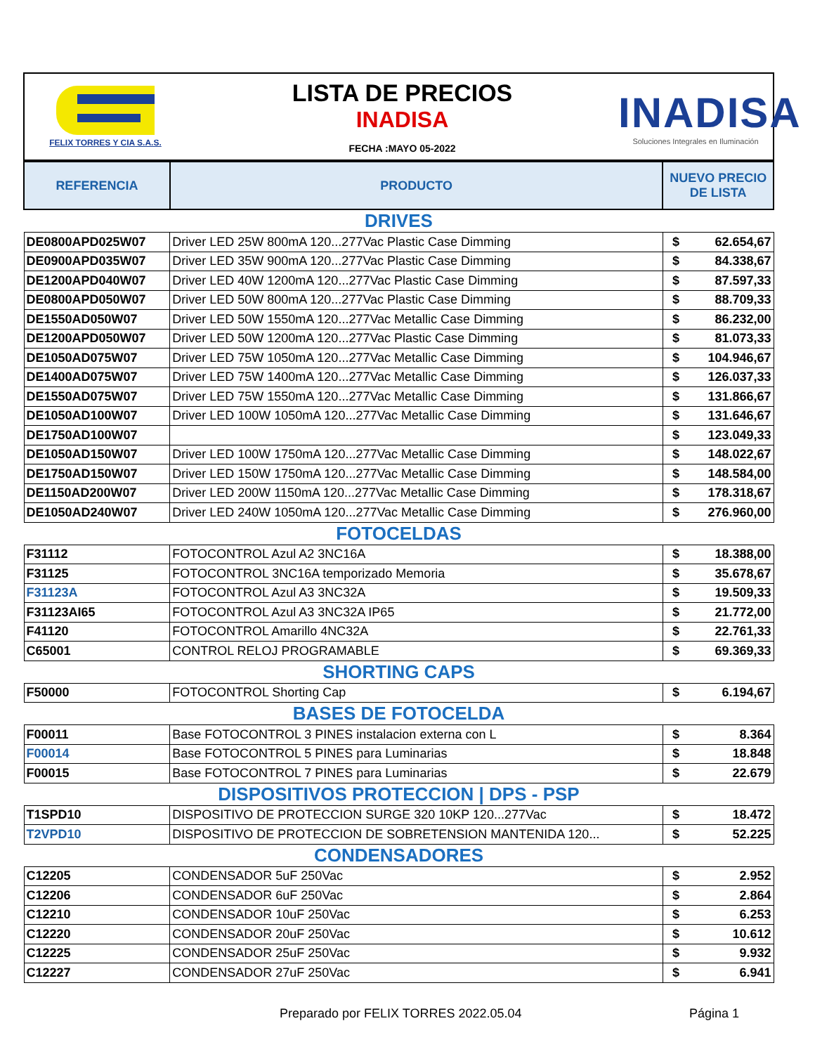FELIX TORRES Y CIA S.A.S.
LISTA DE PRECIOS
INADISA
FECHA :MAYO 05-2022
INADISA
Soluciones Integrales en Iluminación
| REFERENCIA | PRODUCTO | NUEVO PRECIO DE LISTA |
| --- | --- | --- |
| DRIVES | | |
| DE0800APD025W07 | Driver LED 25W 800mA 120...277Vac Plastic Case Dimming | $ 62.654,67 |
| DE0900APD035W07 | Driver LED 35W 900mA 120...277Vac Plastic Case Dimming | $ 84.338,67 |
| DE1200APD040W07 | Driver LED 40W 1200mA 120...277Vac Plastic Case Dimming | $ 87.597,33 |
| DE0800APD050W07 | Driver LED 50W 800mA 120...277Vac Plastic Case Dimming | $ 88.709,33 |
| DE1550AD050W07 | Driver LED 50W 1550mA 120...277Vac Metallic Case Dimming | $ 86.232,00 |
| DE1200APD050W07 | Driver LED 50W 1200mA 120...277Vac Plastic Case Dimming | $ 81.073,33 |
| DE1050AD075W07 | Driver LED 75W 1050mA 120...277Vac Metallic Case Dimming | $ 104.946,67 |
| DE1400AD075W07 | Driver LED 75W 1400mA 120...277Vac Metallic Case Dimming | $ 126.037,33 |
| DE1550AD075W07 | Driver LED 75W 1550mA 120...277Vac Metallic Case Dimming | $ 131.866,67 |
| DE1050AD100W07 | Driver LED 100W 1050mA 120...277Vac Metallic Case Dimming | $ 131.646,67 |
| DE1750AD100W07 | | $ 123.049,33 |
| DE1050AD150W07 | Driver LED 100W 1750mA 120...277Vac Metallic Case Dimming | $ 148.022,67 |
| DE1750AD150W07 | Driver LED 150W 1750mA 120...277Vac Metallic Case Dimming | $ 148.584,00 |
| DE1150AD200W07 | Driver LED 200W 1150mA 120...277Vac Metallic Case Dimming | $ 178.318,67 |
| DE1050AD240W07 | Driver LED 240W 1050mA 120...277Vac Metallic Case Dimming | $ 276.960,00 |
| FOTOCELDAS | | |
| F31112 | FOTOCONTROL Azul A2 3NC16A | $ 18.388,00 |
| F31125 | FOTOCONTROL 3NC16A temporizado Memoria | $ 35.678,67 |
| F31123A | FOTOCONTROL Azul A3 3NC32A | $ 19.509,33 |
| F31123AI65 | FOTOCONTROL Azul A3 3NC32A IP65 | $ 21.772,00 |
| F41120 | FOTOCONTROL Amarillo 4NC32A | $ 22.761,33 |
| C65001 | CONTROL RELOJ PROGRAMABLE | $ 69.369,33 |
| SHORTING CAPS | | |
| F50000 | FOTOCONTROL Shorting Cap | $ 6.194,67 |
| BASES DE FOTOCELDA | | |
| F00011 | Base FOTOCONTROL 3 PINES instalacion externa con L | $ 8.364 |
| F00014 | Base FOTOCONTROL 5 PINES para Luminarias | $ 18.848 |
| F00015 | Base FOTOCONTROL 7 PINES para Luminarias | $ 22.679 |
| DISPOSITIVOS PROTECCION / DPS - PSP | | |
| T1SPD10 | DISPOSITIVO DE PROTECCION SURGE 320 10KP 120...277Vac | $ 18.472 |
| T2VPD10 | DISPOSITIVO DE PROTECCION DE SOBRETENSION MANTENIDA 120... | $ 52.225 |
| CONDENSADORES | | |
| C12205 | CONDENSADOR 5uF 250Vac | $ 2.952 |
| C12206 | CONDENSADOR 6uF 250Vac | $ 2.864 |
| C12210 | CONDENSADOR 10uF 250Vac | $ 6.253 |
| C12220 | CONDENSADOR 20uF 250Vac | $ 10.612 |
| C12225 | CONDENSADOR 25uF 250Vac | $ 9.932 |
| C12227 | CONDENSADOR 27uF 250Vac | $ 6.941 |
Preparado por FELIX TORRES 2022.05.04
Página 1